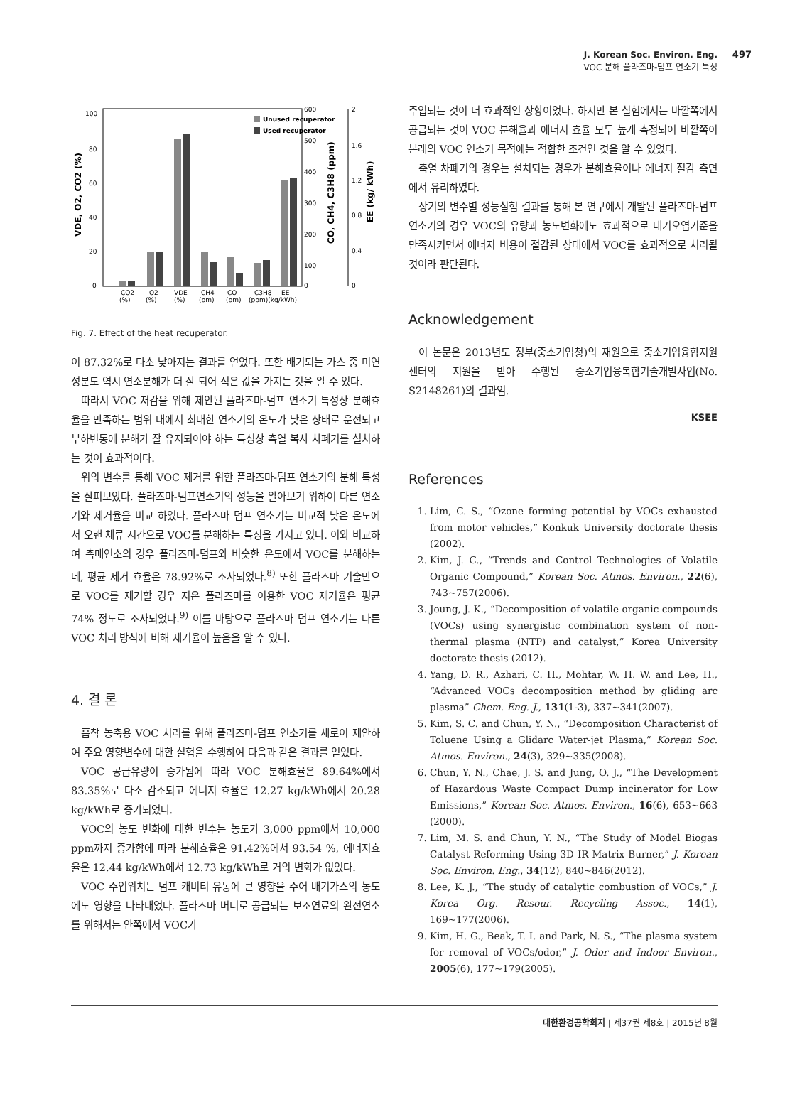J. Korean Soc. Environ. Eng.
VOC 분해 플라즈마-덤프 연소기 특성
497
100
80
60
40
20
0
600
500
400
300
200
100
0
2
1.6
1.2
0.8
0.4
0
Unused recuperator
Used recuperator
CO2
O2
VDE
CH4
CO
C3H8
EE
(%)
(%)
(%)
(pm)
(pm)
(ppm)(kg/kWh)
VDE, O2, CO2 (%)
CO, CH4, C3H8 (ppm)
EE (kg/ kWh)
Fig. 7. Effect of the heat recuperator.
이 87.32%로 다소 낮아지는 결과를 얻었다. 또한 배기되는 가스 중 미연성분도 역시 연소분해가 더 잘 되어 적은 값을 가지는 것을 알 수 있다.
따라서 VOC 저감을 위해 제안된 플라즈마-덤프 연소기 특성상 분해효율을 만족하는 범위 내에서 최대한 연소기의 온도가 낮은 상태로 운전되고 부하변동에 분해가 잘 유지되어야 하는 특성상 축열 복사 차폐기를 설치하는 것이 효과적이다.
위의 변수를 통해 VOC 제거를 위한 플라즈마-덤프 연소기의 분해 특성을 살펴보았다. 플라즈마-덤프연소기의 성능을 알아보기 위하여 다른 연소기와 제거율을 비교 하였다. 플라즈마 덤프 연소기는 비교적 낮은 온도에서 오랜 체류 시간으로 VOC를 분해하는 특징을 가지고 있다. 이와 비교하여 촉매연소의 경우 플라즈마-덤프와 비슷한 온도에서 VOC를 분해하는데, 평균 제거 효율은 78.92%로 조사되었다.<sup>8)</sup> 또한 플라즈마 기술만으로 VOC를 제거할 경우 저온 플라즈마를 이용한 VOC 제거율은 평균 74% 정도로 조사되었다.<sup>9)</sup> 이를 바탕으로 플라즈마 덤프 연소기는 다른 VOC 처리 방식에 비해 제거율이 높음을 알 수 있다.
4. 결 론
흡착 농축용 VOC 처리를 위해 플라즈마-덤프 연소기를 새로이 제안하여 주요 영향변수에 대한 실험을 수행하여 다음과 같은 결과를 얻었다.
VOC 공급유량이 증가됨에 따라 VOC 분해효율은 89.64%에서 83.35%로 다소 감소되고 에너지 효율은 12.27 kg/kWh에서 20.28 kg/kWh로 증가되었다.
VOC의 농도 변화에 대한 변수는 농도가 3,000 ppm에서 10,000 ppm까지 증가함에 따라 분해효율은 91.42%에서 93.54 %, 에너지효율은 12.44 kg/kWh에서 12.73 kg/kWh로 거의 변화가 없었다.
VOC 주입위치는 덤프 캐비티 유동에 큰 영향을 주어 배기가스의 농도에도 영향을 나타내었다. 플라즈마 버너로 공급되는 보조연료의 완전연소를 위해서는 안쪽에서 VOC가
주입되는 것이 더 효과적인 상황이었다. 하지만 본 실험에서는 바깥쪽에서 공급되는 것이 VOC 분해율과 에너지 효율 모두 높게 측정되어 바깥쪽이 본래의 VOC 연소기 목적에는 적합한 조건인 것을 알 수 있었다.
축열 차폐기의 경우는 설치되는 경우가 분해효율이나 에너지 절감 측면에서 유리하였다.
상기의 변수별 성능실험 결과를 통해 본 연구에서 개발된 플라즈마-덤프 연소기의 경우 VOC의 유량과 농도변화에도 효과적으로 대기오염기준을 만족시키면서 에너지 비용이 절감된 상태에서 VOC를 효과적으로 처리될 것이라 판단된다.
Acknowledgement
이 논문은 2013년도 정부(중소기업청)의 재원으로 중소기업융합지원센터의 지원을 받아 수행된 중소기업융복합기술개발사업(No. S2148261)의 결과임.
KSEE
References
1. Lim, C. S., “Ozone forming potential by VOCs exhausted from motor vehicles,” Konkuk University doctorate thesis (2002).
2. Kim, J. C., “Trends and Control Technologies of Volatile Organic Compound,” Korean Soc. Atmos. Environ., 22(6), 743~757(2006).
3. Joung, J. K., “Decomposition of volatile organic compounds (VOCs) using synergistic combination system of non-thermal plasma (NTP) and catalyst,” Korea University doctorate thesis (2012).
4. Yang, D. R., Azhari, C. H., Mohtar, W. H. W. and Lee, H., “Advanced VOCs decomposition method by gliding arc plasma” Chem. Eng. J., 131(1-3), 337~341(2007).
5. Kim, S. C. and Chun, Y. N., “Decomposition Characterist of Toluene Using a Glidarc Water-jet Plasma,” Korean Soc. Atmos. Environ., 24(3), 329~335(2008).
6. Chun, Y. N., Chae, J. S. and Jung, O. J., “The Development of Hazardous Waste Compact Dump incinerator for Low Emissions,” Korean Soc. Atmos. Environ., 16(6), 653~663 (2000).
7. Lim, M. S. and Chun, Y. N., “The Study of Model Biogas Catalyst Reforming Using 3D IR Matrix Burner,” J. Korean Soc. Environ. Eng., 34(12), 840~846(2012).
8. Lee, K. J., “The study of catalytic combustion of VOCs,” J. Korea Org. Resour. Recycling Assoc., 14(1), 169~177(2006).
9. Kim, H. G., Beak, T. I. and Park, N. S., “The plasma system for removal of VOCs/odor,” J. Odor and Indoor Environ., 2005(6), 177~179(2005).
대한환경공학회지 | 제37권 제8호 | 2015년 8월